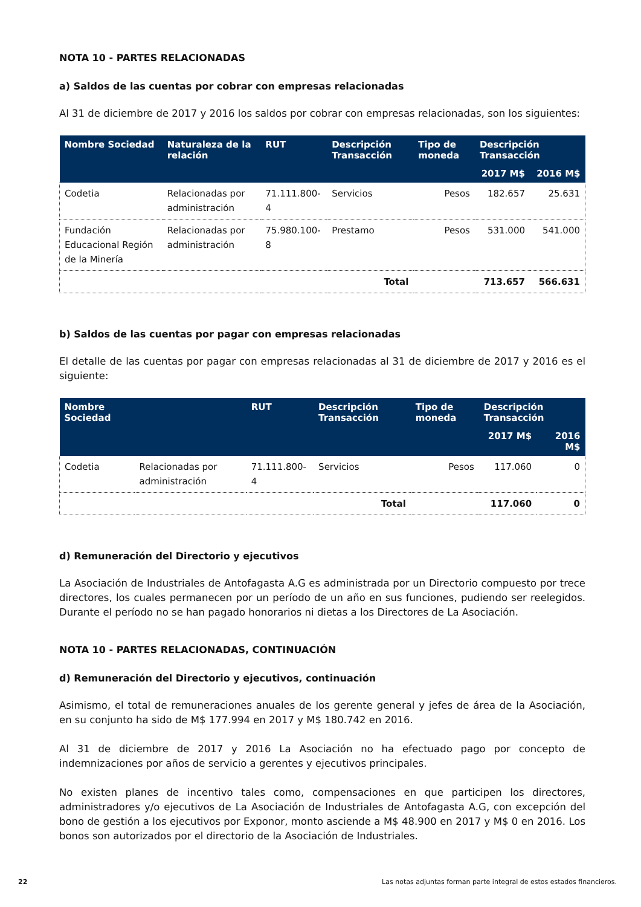NOTA 10 - PARTES RELACIONADAS
a) Saldos de las cuentas por cobrar con empresas relacionadas
Al 31 de diciembre de 2017 y 2016 los saldos por cobrar con empresas relacionadas, son los siguientes:
| Nombre Sociedad | Naturaleza de la relación | RUT | Descripción Transacción | Tipo de moneda | Descripción Transacción | |
| --- | --- | --- | --- | --- | --- | --- |
| | | | | | 2017 M$ | 2016 M$ |
| Codetia | Relacionadas por administración | 71.111.800-4 | Servicios | Pesos | 182.657 | 25.631 |
| Fundación Educacional Región de la Minería | Relacionadas por administración | 75.980.100-8 | Prestamo | Pesos | 531.000 | 541.000 |
| | | | Total | | 713.657 | 566.631 |
b) Saldos de las cuentas por pagar con empresas relacionadas
El detalle de las cuentas por pagar con empresas relacionadas al 31 de diciembre de 2017 y 2016 es el siguiente:
| Nombre Sociedad | | RUT | Descripción Transacción | Tipo de moneda | Descripción Transacción | |
| --- | --- | --- | --- | --- | --- | --- |
| | | | | | 2017 M$ | 2016 M$ |
| Codetia | Relacionadas por administración | 71.111.800-4 | Servicios | Pesos | 117.060 | 0 |
| | | | Total | | 117.060 | 0 |
d) Remuneración del Directorio y ejecutivos
La Asociación de Industriales de Antofagasta A.G es administrada por un Directorio compuesto por trece directores, los cuales permanecen por un período de un año en sus funciones, pudiendo ser reelegidos. Durante el período no se han pagado honorarios ni dietas a los Directores de La Asociación.
NOTA 10 - PARTES RELACIONADAS, CONTINUACIÓN
d) Remuneración del Directorio y ejecutivos, continuación
Asimismo, el total de remuneraciones anuales de los gerente general y jefes de área de la Asociación, en su conjunto ha sido de M$ 177.994 en 2017 y M$ 180.742 en 2016.
Al 31 de diciembre de 2017 y 2016 La Asociación no ha efectuado pago por concepto de indemnizaciones por años de servicio a gerentes y ejecutivos principales.
No existen planes de incentivo tales como, compensaciones en que participen los directores, administradores y/o ejecutivos de La Asociación de Industriales de Antofagasta A.G, con excepción del bono de gestión a los ejecutivos por Exponor, monto asciende a M$ 48.900 en 2017 y M$ 0 en 2016. Los bonos son autorizados por el directorio de la Asociación de Industriales.
22 Las notas adjuntas forman parte integral de estos estados financieros.